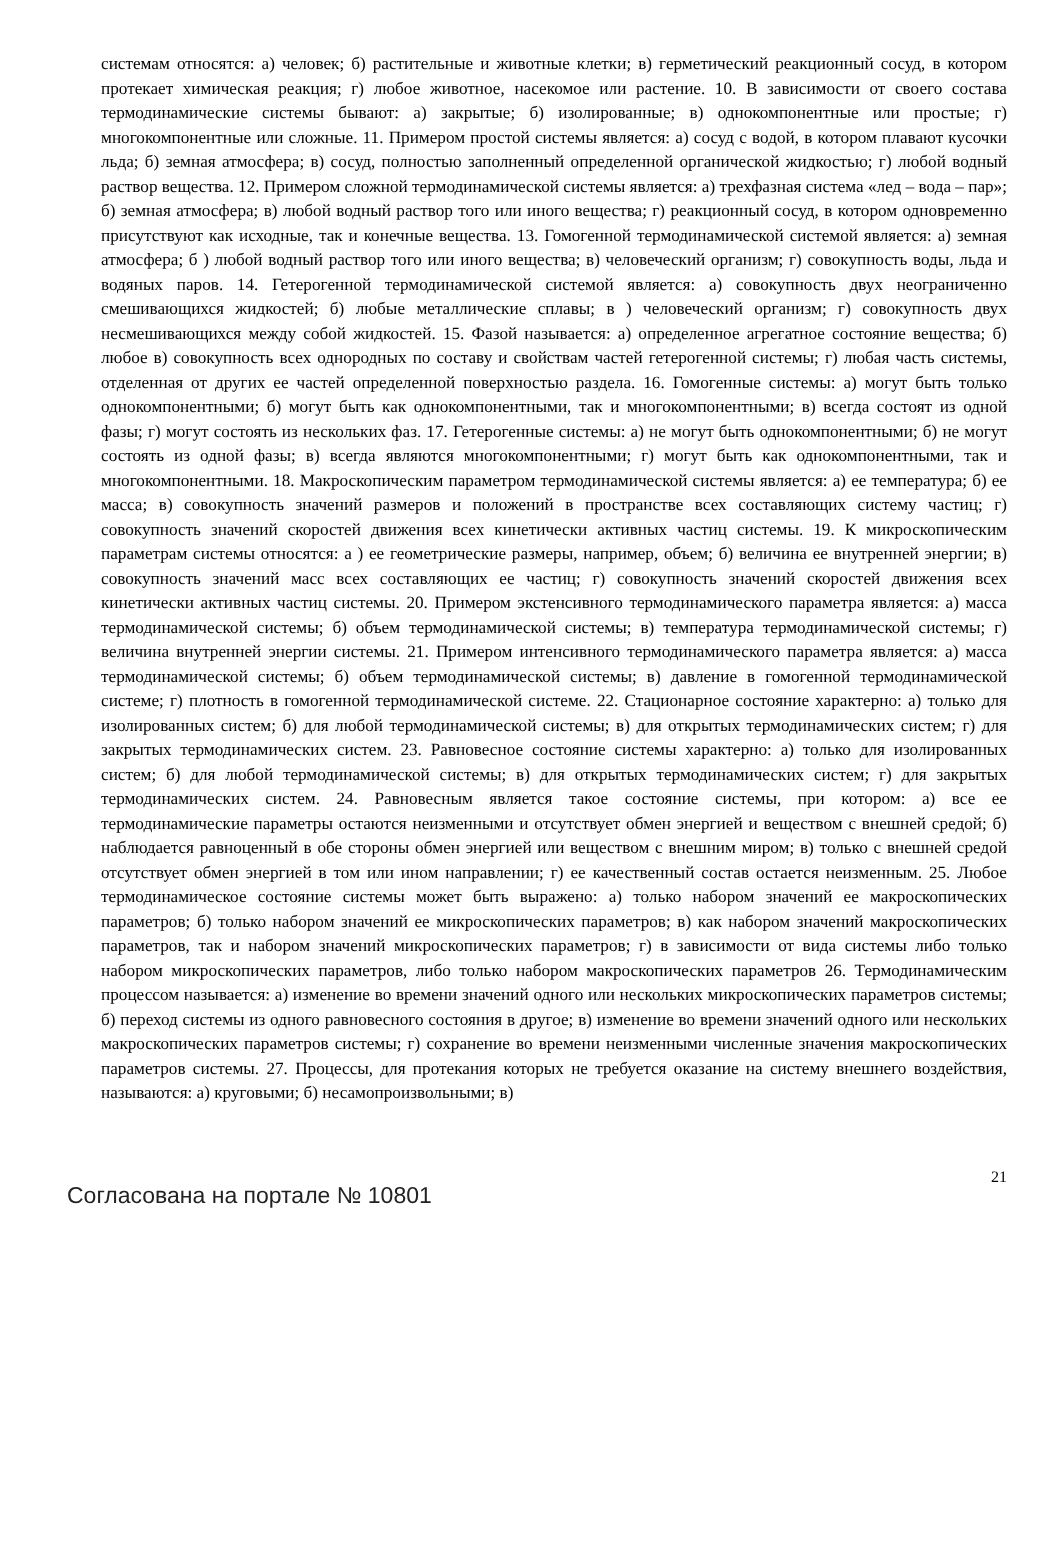системам относятся: а) человек; б) растительные и животные клетки; в) герметический реакционный сосуд, в котором протекает химическая реакция; г) любое животное, насекомое или растение. 10. В зависимости от своего состава термодинамические системы бывают: а) закрытые; б) изолированные; в) однокомпонентные или простые; г) многокомпонентные или сложные. 11. Примером простой системы является: а) сосуд с водой, в котором плавают кусочки льда; б) земная атмосфера; в) сосуд, полностью заполненный определенной органической жидкостью; г) любой водный раствор вещества. 12. Примером сложной термодинамической системы является: а) трехфазная система «лед – вода – пар»; б) земная атмосфера; в) любой водный раствор того или иного вещества; г) реакционный сосуд, в котором одновременно присутствуют как исходные, так и конечные вещества. 13. Гомогенной термодинамической системой является: а) земная атмосфера; б ) любой водный раствор того или иного вещества; в) человеческий организм; г) совокупность воды, льда и водяных паров. 14. Гетерогенной термодинамической системой является: а) совокупность двух неограниченно смешивающихся жидкостей; б) любые металлические сплавы; в ) человеческий организм; г) совокупность двух несмешивающихся между собой жидкостей. 15. Фазой называется: а) определенное агрегатное состояние вещества; б) любое в) совокупность всех однородных по составу и свойствам частей гетерогенной системы; г) любая часть системы, отделенная от других ее частей определенной поверхностью раздела. 16. Гомогенные системы: а) могут быть только однокомпонентными; б) могут быть как однокомпонентными, так и многокомпонентными; в) всегда состоят из одной фазы; г) могут состоять из нескольких фаз. 17. Гетерогенные системы: а) не могут быть однокомпонентными; б) не могут состоять из одной фазы; в) всегда являются многокомпонентными; г) могут быть как однокомпонентными, так и многокомпонентными. 18. Макроскопическим параметром термодинамической системы является: а) ее температура; б) ее масса; в) совокупность значений размеров и положений в пространстве всех составляющих систему частиц; г) совокупность значений скоростей движения всех кинетически активных частиц системы. 19. К микроскопическим параметрам системы относятся: а ) ее геометрические размеры, например, объем; б) величина ее внутренней энергии; в) совокупность значений масс всех составляющих ее частиц; г) совокупность значений скоростей движения всех кинетически активных частиц системы. 20. Примером экстенсивного термодинамического параметра является: а) масса термодинамической системы; б) объем термодинамической системы; в) температура термодинамической системы; г) величина внутренней энергии системы. 21. Примером интенсивного термодинамического параметра является: а) масса термодинамической системы; б) объем термодинамической системы; в) давление в гомогенной термодинамической системе; г) плотность в гомогенной термодинамической системе. 22. Стационарное состояние характерно: а) только для изолированных систем; б) для любой термодинамической системы; в) для открытых термодинамических систем; г) для закрытых термодинамических систем. 23. Равновесное состояние системы характерно: а) только для изолированных систем; б) для любой термодинамической системы; в) для открытых термодинамических систем; г) для закрытых термодинамических систем. 24. Равновесным является такое состояние системы, при котором: а) все ее термодинамические параметры остаются неизменными и отсутствует обмен энергией и веществом с внешней средой; б) наблюдается равноценный в обе стороны обмен энергией или веществом с внешним миром; в) только с внешней средой отсутствует обмен энергией в том или ином направлении; г) ее качественный состав остается неизменным. 25. Любое термодинамическое состояние системы может быть выражено: а) только набором значений ее макроскопических параметров; б) только набором значений ее микроскопических параметров; в) как набором значений макроскопических параметров, так и набором значений микроскопических параметров; г) в зависимости от вида системы либо только набором микроскопических параметров, либо только набором макроскопических параметров 26. Термодинамическим процессом называется: а) изменение во времени значений одного или нескольких микроскопических параметров системы; б) переход системы из одного равновесного состояния в другое; в) изменение во времени значений одного или нескольких макроскопических параметров системы; г) сохранение во времени неизменными численные значения макроскопических параметров системы. 27. Процессы, для протекания которых не требуется оказание на систему внешнего воздействия, называются: а) круговыми; б) несамопроизвольными; в)
Согласована на портале № 10801
21